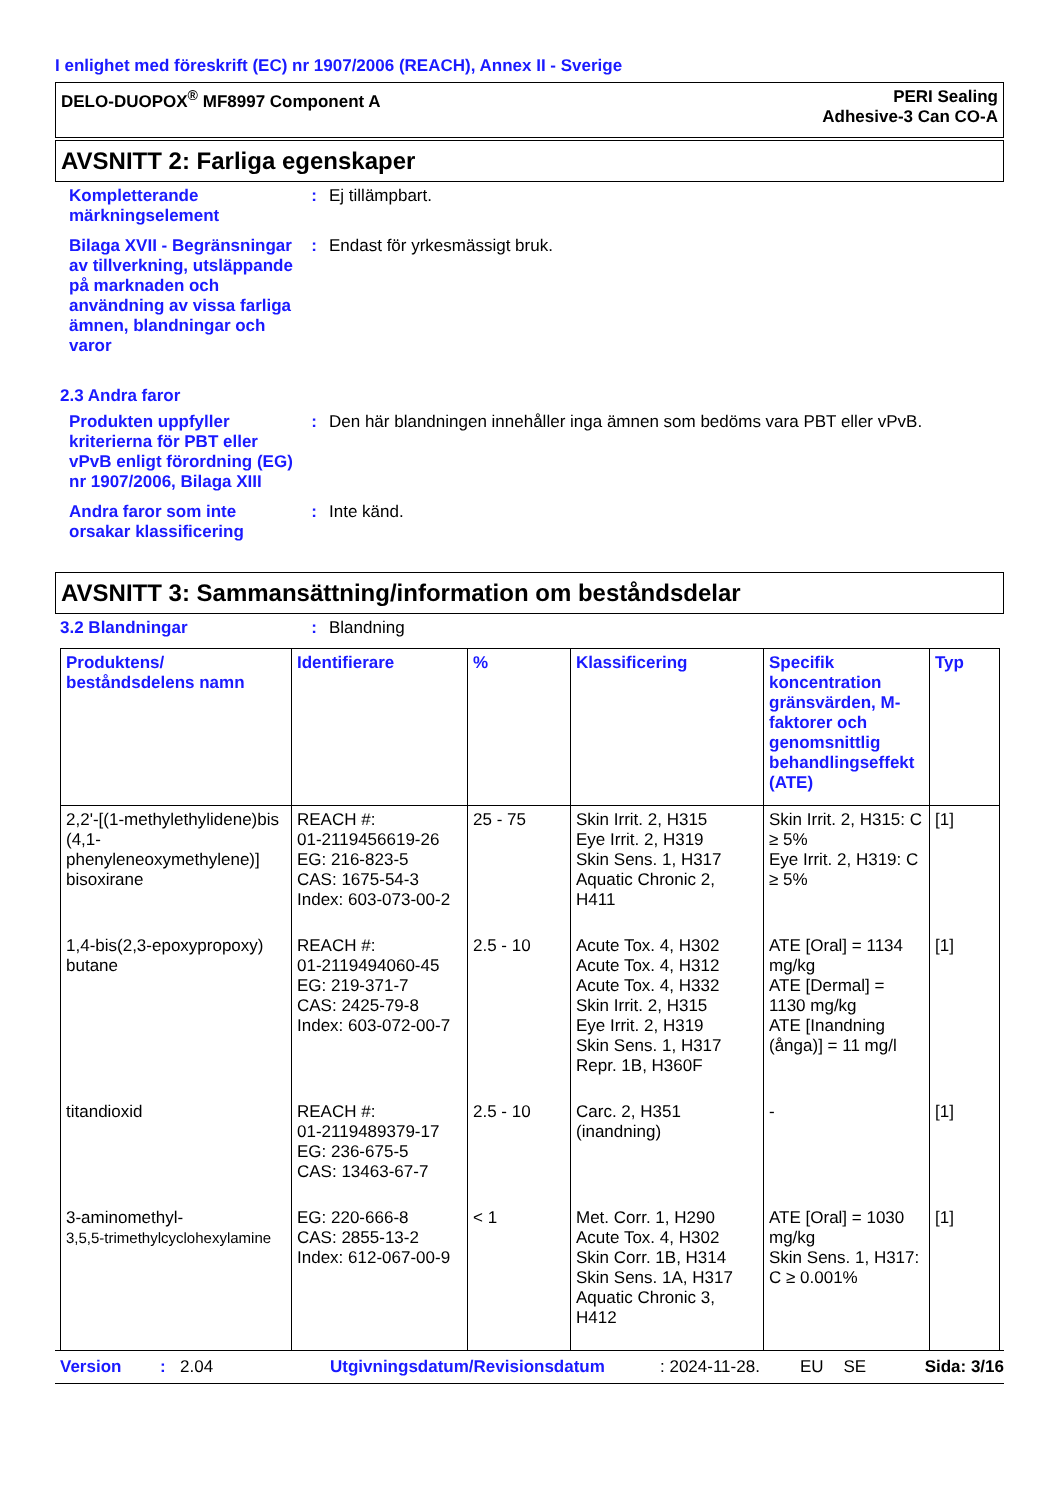I enlighet med föreskrift (EC) nr 1907/2006 (REACH), Annex II - Sverige
DELO-DUOPOX<sup>®</sup> MF8997 Component A
PERI Sealing
Adhesive-3 Can CO-A
AVSNITT 2: Farliga egenskaper
Kompletterande märkningselement
: Ej tillämpbart.
Bilaga XVII - Begränsningar av tillverkning, utsläppande på marknaden och användning av vissa farliga ämnen, blandningar och varor
: Endast för yrkesmässigt bruk.
2.3 Andra faror
Produkten uppfyller kriterierna för PBT eller vPvB enligt förordning (EG) nr 1907/2006, Bilaga XIII
: Den här blandningen innehåller inga ämnen som bedöms vara PBT eller vPvB.
Andra faror som inte orsakar klassificering
: Inte känd.
AVSNITT 3: Sammansättning/information om beståndsdelar
3.2 Blandningar : Blandning
| Produktens/ beståndsdelens namn | Identifierare | % | Klassificering | Specifik koncentration gränsvärden, M-faktorer och genomsnittlig behandlingseffekt (ATE) | Typ |
| --- | --- | --- | --- | --- | --- |
| 2,2'-[(1-methylethylidene)bis (4,1-phenyleneoxymethylene)] bisoxirane | REACH #: 01-2119456619-26 EG: 216-823-5 CAS: 1675-54-3 Index: 603-073-00-2 | 25 - 75 | Skin Irrit. 2, H315 Eye Irrit. 2, H319 Skin Sens. 1, H317 Aquatic Chronic 2, H411 | Skin Irrit. 2, H315: C ≥ 5% Eye Irrit. 2, H319: C ≥ 5% | [1] |
| 1,4-bis(2,3-epoxypropoxy) butane | REACH #: 01-2119494060-45 EG: 219-371-7 CAS: 2425-79-8 Index: 603-072-00-7 | 2.5 - 10 | Acute Tox. 4, H302 Acute Tox. 4, H312 Acute Tox. 4, H332 Skin Irrit. 2, H315 Eye Irrit. 2, H319 Skin Sens. 1, H317 Repr. 1B, H360F | ATE [Oral] = 1134 mg/kg ATE [Dermal] = 1130 mg/kg ATE [Inandning (ånga)] = 11 mg/l | [1] |
| titandioxid | REACH #: 01-2119489379-17 EG: 236-675-5 CAS: 13463-67-7 | 2.5 - 10 | Carc. 2, H351 (inandning) | - | [1] |
| 3-aminomethyl- 3,5,5-trimethylcyclohexylamine | EG: 220-666-8 CAS: 2855-13-2 Index: 612-067-00-9 | < 1 | Met. Corr. 1, H290 Acute Tox. 4, H302 Skin Corr. 1B, H314 Skin Sens. 1A, H317 Aquatic Chronic 3, H412 | ATE [Oral] = 1030 mg/kg Skin Sens. 1, H317: C ≥ 0.001% | [1] |
Version: 2.04 Utgivningsdatum/Revisionsdatum: 2024-11-28. EU SE Sida: 3/16